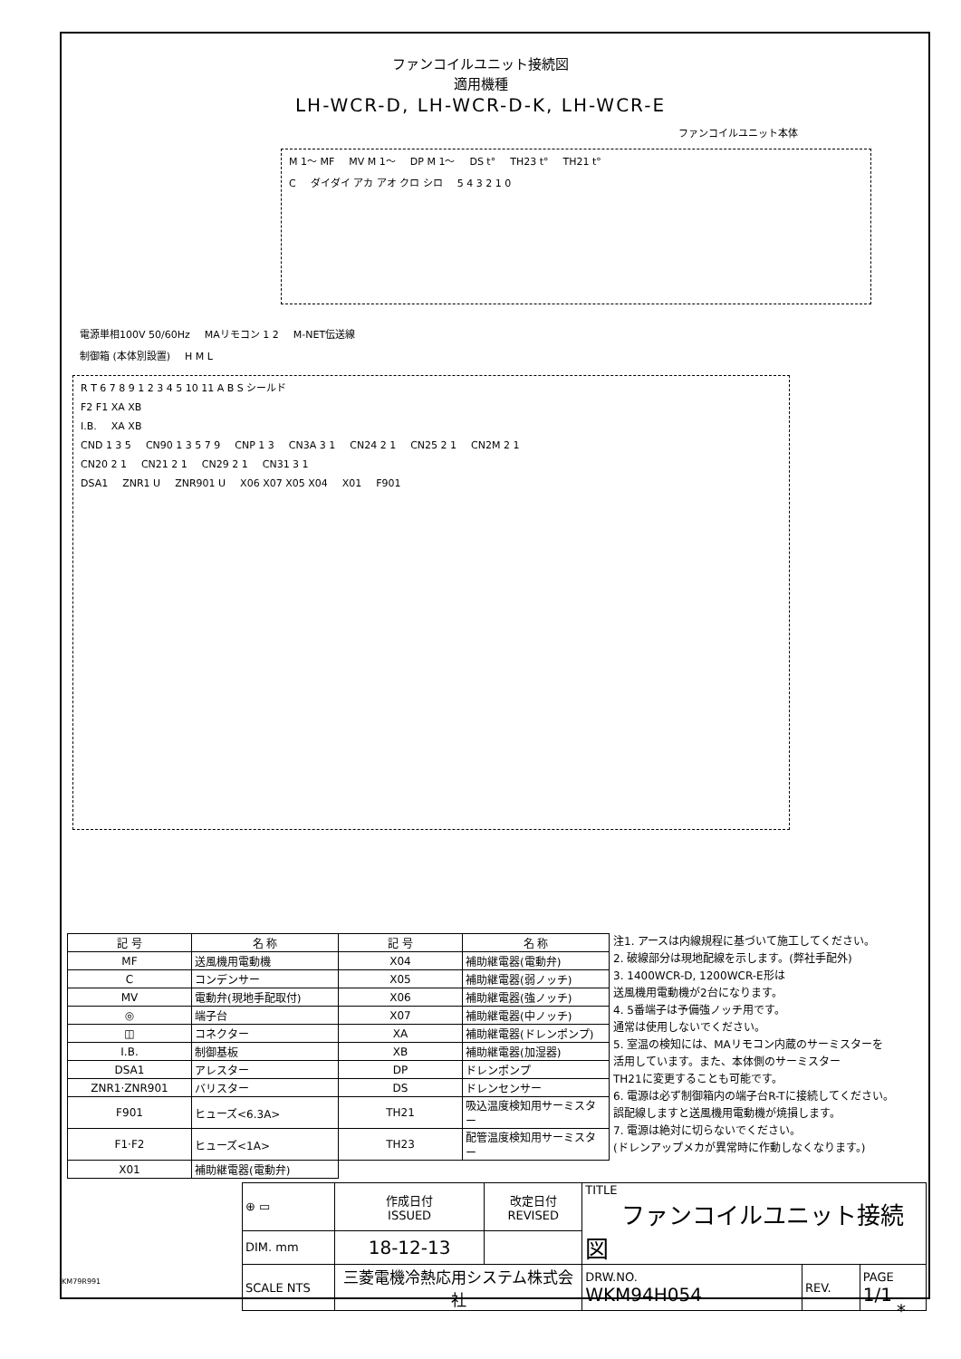ファンコイルユニット接続図
適用機種
LH-WCR-D, LH-WCR-D-K, LH-WCR-E
ファンコイルユニット本体
M 1～ MF MV M 1～ DP M 1～ DS t° TH23 t° TH21 t°
Cダイダイ アカ アオ クロ シロ 5 4 3 2 1 0
電源単相100V 50/60Hz MAリモコン 1 2 M-NET伝送線
制御箱 (本体別設置) H M L
R T 6 7 8 9 1 2 3 4 5 10 11 A B S シールド
F2 F1 XA XB
I.B. XA XB
CND 1 3 5 CN90 1 3 5 7 9 CNP 1 3 CN3A 3 1 CN24 2 1 CN25 2 1 CN2M 2 1
CN20 2 1 CN21 2 1 CN29 2 1 CN31 3 1
DSA1 ZNR1 U ZNR901 U X06 X07 X05 X04 X01 F901
| 記 号 | 名 称 | 記 号 | 名 称 |
| MF | 送風機用電動機 | X04 | 補助継電器(電動弁) |
| C | コンデンサー | X05 | 補助継電器(弱ノッチ) |
| MV | 電動弁(現地手配取付) | X06 | 補助継電器(強ノッチ) |
| ◎ | 端子台 | X07 | 補助継電器(中ノッチ) |
| ◫ | コネクター | XA | 補助継電器(ドレンポンプ) |
| I.B. | 制御基板 | XB | 補助継電器(加湿器) |
| DSA1 | アレスター | DP | ドレンポンプ |
| ZNR1·ZNR901 | バリスター | DS | ドレンセンサー |
| F901 | ヒューズ<6.3A> | TH21 | 吸込温度検知用サーミスター |
| F1·F2 | ヒューズ<1A> | TH23 | 配管温度検知用サーミスター |
| X01 | 補助継電器(電動弁) | | |
注1. アースは内線規程に基づいて施工してください。
2. 破線部分は現地配線を示します。(弊社手配外)
3. 1400WCR-D, 1200WCR-E形は
送風機用電動機が2台になります。
4. 5番端子は予備強ノッチ用です。
通常は使用しないでください。
5. 室温の検知には、MAリモコン内蔵のサーミスターを
活用しています。また、本体側のサーミスター
TH21に変更することも可能です。
6. 電源は必ず制御箱内の端子台R-Tに接続してください。
誤配線しますと送風機用電動機が焼損します。
7. 電源は絶対に切らないでください。
(ドレンアップメカが異常時に作動しなくなります。)
| ⊕ ▭ | 作成日付 ISSUED | 改定日付 REVISED | TITLE ファンコイルユニット接続図 | | |
| DIM. mm | 18-12-13 | | | | |
| SCALE NTS | 三菱電機冷熱応用システム株式会社 | | DRW.NO. WKM94H054 | REV. | PAGE 1/1 |
KM79R991
*